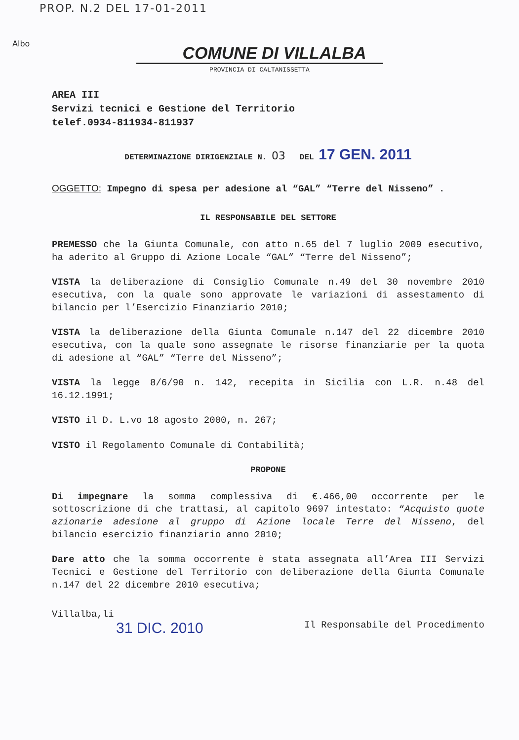PROP. N.2 DEL 17-01-2011
Albo
COMUNE DI VILLALBA
PROVINCIA DI CALTANISSETTA
AREA III
Servizi tecnici e Gestione del Territorio
telef.0934-811934-811937
DETERMINAZIONE DIRIGENZIALE N. 03 DEL 17 GEN. 2011
OGGETTO: Impegno di spesa per adesione al “GAL” “Terre del Nisseno” .
IL RESPONSABILE DEL SETTORE
PREMESSO che la Giunta Comunale, con atto n.65 del 7 luglio 2009 esecutivo, ha aderito al Gruppo di Azione Locale “GAL” “Terre del Nisseno”;
VISTA la deliberazione di Consiglio Comunale n.49 del 30 novembre 2010 esecutiva, con la quale sono approvate le variazioni di assestamento di bilancio per l’Esercizio Finanziario 2010;
VISTA la deliberazione della Giunta Comunale n.147 del 22 dicembre 2010 esecutiva, con la quale sono assegnate le risorse finanziarie per la quota di adesione al “GAL” “Terre del Nisseno”;
VISTA la legge 8/6/90 n. 142, recepita in Sicilia con L.R. n.48 del 16.12.1991;
VISTO il D. L.vo 18 agosto 2000, n. 267;
VISTO il Regolamento Comunale di Contabilità;
PROPONE
Di impegnare la somma complessiva di €.466,00 occorrente per le sottoscrizione di che trattasi, al capitolo 9697 intestato: “Acquisto quote azionarie adesione al gruppo di Azione locale Terre del Nisseno, del bilancio esercizio finanziario anno 2010;
Dare atto che la somma occorrente è stata assegnata all’Area III Servizi Tecnici e Gestione del Territorio con deliberazione della Giunta Comunale n.147 del 22 dicembre 2010 esecutiva;
Villalba,li
31 DIC. 2010
Il Responsabile del Procedimento